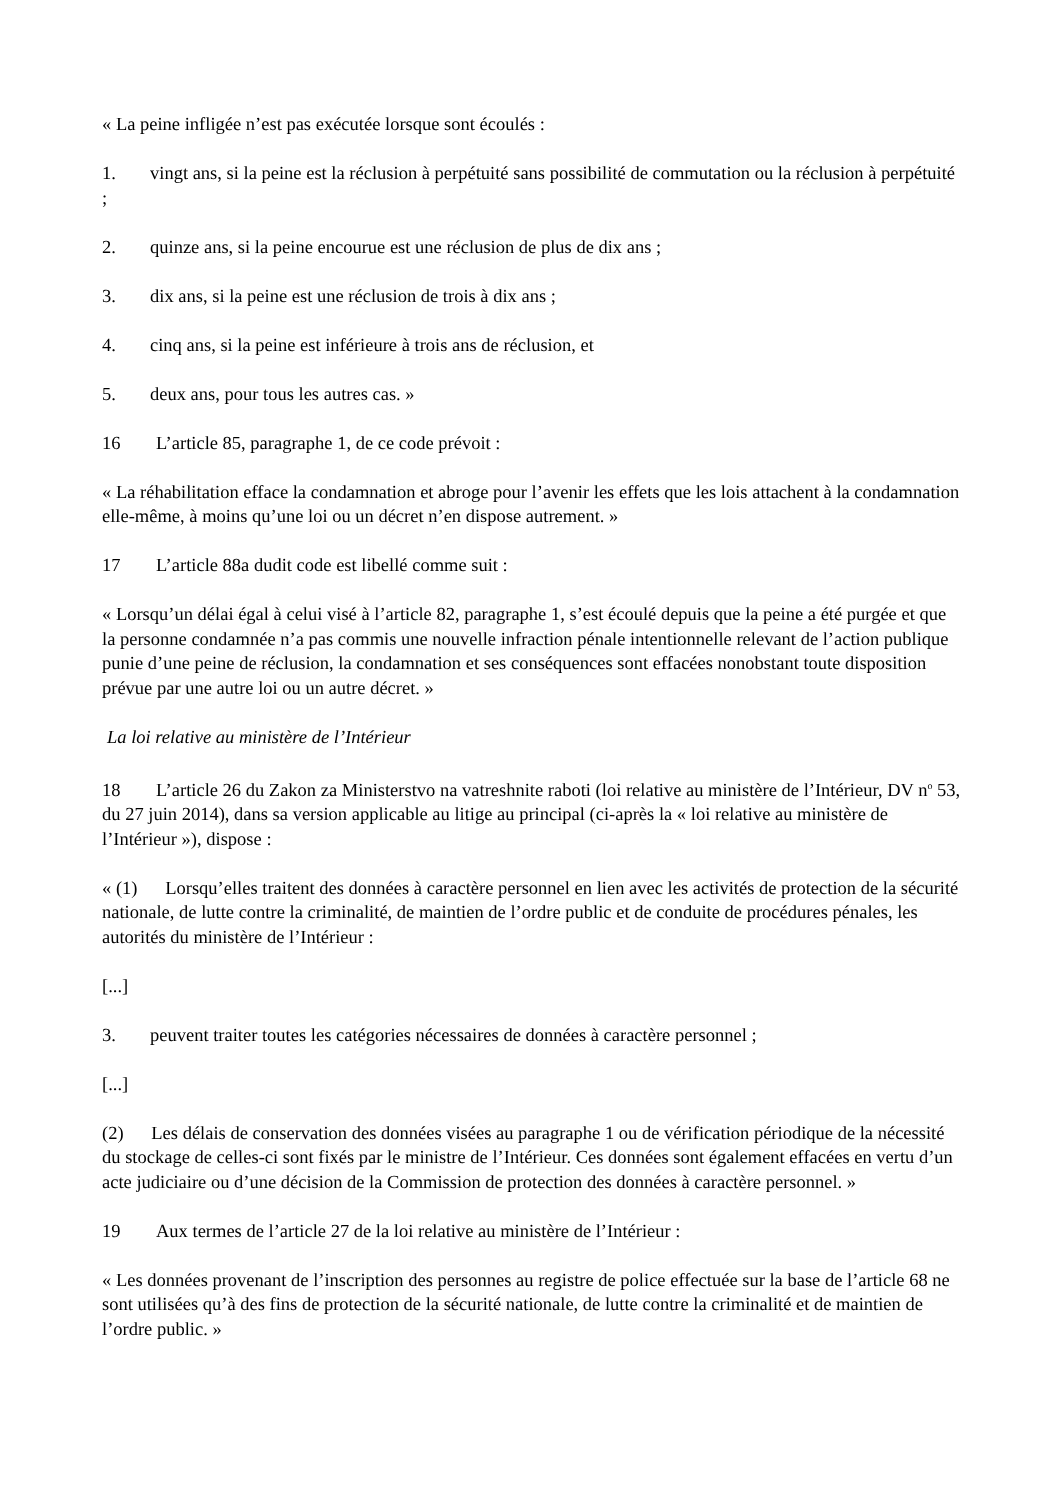« La peine infligée n’est pas exécutée lorsque sont écoulés :
1. vingt ans, si la peine est la réclusion à perpétuité sans possibilité de commutation ou la réclusion à perpétuité ;
2. quinze ans, si la peine encourue est une réclusion de plus de dix ans ;
3. dix ans, si la peine est une réclusion de trois à dix ans ;
4. cinq ans, si la peine est inférieure à trois ans de réclusion, et
5. deux ans, pour tous les autres cas. »
16 L’article 85, paragraphe 1, de ce code prévoit :
« La réhabilitation efface la condamnation et abroge pour l’avenir les effets que les lois attachent à la condamnation elle-même, à moins qu’une loi ou un décret n’en dispose autrement. »
17 L’article 88a dudit code est libellé comme suit :
« Lorsqu’un délai égal à celui visé à l’article 82, paragraphe 1, s’est écoulé depuis que la peine a été purgée et que la personne condamnée n’a pas commis une nouvelle infraction pénale intentionnelle relevant de l’action publique punie d’une peine de réclusion, la condamnation et ses conséquences sont effacées nonobstant toute disposition prévue par une autre loi ou un autre décret. »
La loi relative au ministère de l’Intérieur
18 L’article 26 du Zakon za Ministerstvo na vatreshnite raboti (loi relative au ministère de l’Intérieur, DV n<sup>o</sup> 53, du 27 juin 2014), dans sa version applicable au litige au principal (ci-après la « loi relative au ministère de l’Intérieur »), dispose :
« (1) Lorsqu’elles traitent des données à caractère personnel en lien avec les activités de protection de la sécurité nationale, de lutte contre la criminalité, de maintien de l’ordre public et de conduite de procédures pénales, les autorités du ministère de l’Intérieur :
[...]
3. peuvent traiter toutes les catégories nécessaires de données à caractère personnel ;
[...]
(2) Les délais de conservation des données visées au paragraphe 1 ou de vérification périodique de la nécessité du stockage de celles-ci sont fixés par le ministre de l’Intérieur. Ces données sont également effacées en vertu d’un acte judiciaire ou d’une décision de la Commission de protection des données à caractère personnel. »
19 Aux termes de l’article 27 de la loi relative au ministère de l’Intérieur :
« Les données provenant de l’inscription des personnes au registre de police effectuée sur la base de l’article 68 ne sont utilisées qu’à des fins de protection de la sécurité nationale, de lutte contre la criminalité et de maintien de l’ordre public. »